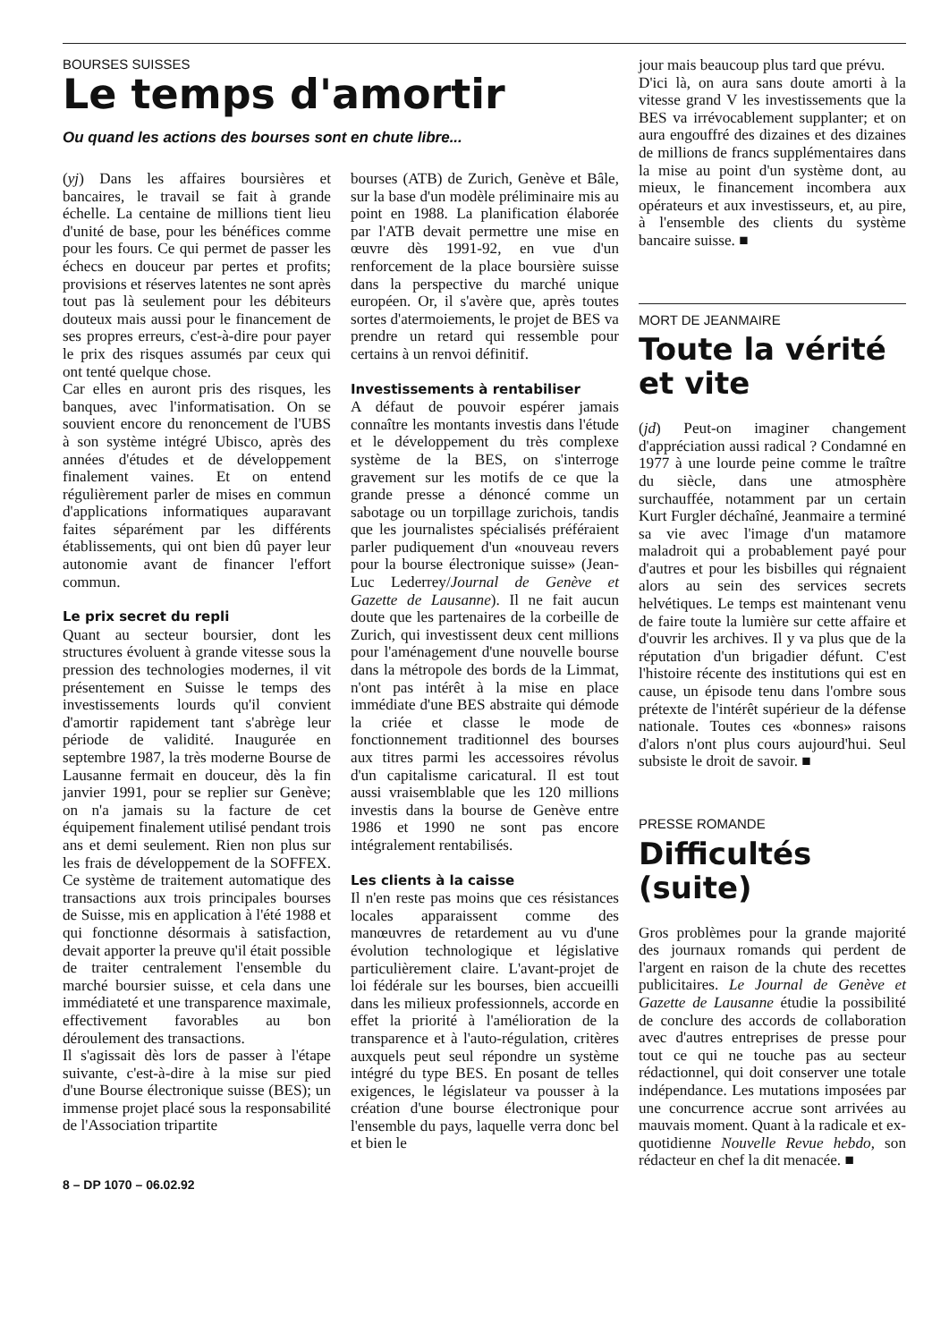BOURSES SUISSES
Le temps d'amortir
Ou quand les actions des bourses sont en chute libre...
(yj) Dans les affaires boursières et bancaires, le travail se fait à grande échelle. La centaine de millions tient lieu d'unité de base, pour les bénéfices comme pour les fours. Ce qui permet de passer les échecs en douceur par pertes et profits; provisions et réserves latentes ne sont après tout pas là seulement pour les débiteurs douteux mais aussi pour le financement de ses propres erreurs, c'est-à-dire pour payer le prix des risques assumés par ceux qui ont tenté quelque chose.
Car elles en auront pris des risques, les banques, avec l'informatisation. On se souvient encore du renoncement de l'UBS à son système intégré Ubisco, après des années d'études et de développement finalement vaines. Et on entend régulièrement parler de mises en commun d'applications informatiques auparavant faites séparément par les différents établissements, qui ont bien dû payer leur autonomie avant de financer l'effort commun.
Le prix secret du repli
Quant au secteur boursier, dont les structures évoluent à grande vitesse sous la pression des technologies modernes, il vit présentement en Suisse le temps des investissements lourds qu'il convient d'amortir rapidement tant s'abrège leur période de validité. Inaugurée en septembre 1987, la très moderne Bourse de Lausanne fermait en douceur, dès la fin janvier 1991, pour se replier sur Genève; on n'a jamais su la facture de cet équipement finalement utilisé pendant trois ans et demi seulement. Rien non plus sur les frais de développement de la SOFFEX. Ce système de traitement automatique des transactions aux trois principales bourses de Suisse, mis en application à l'été 1988 et qui fonctionne désormais à satisfaction, devait apporter la preuve qu'il était possible de traiter centralement l'ensemble du marché boursier suisse, et cela dans une immédiateté et une transparence maximale, effectivement favorables au bon déroulement des transactions.
Il s'agissait dès lors de passer à l'étape suivante, c'est-à-dire à la mise sur pied d'une Bourse électronique suisse (BES); un immense projet placé sous la responsabilité de l'Association tripartite
bourses (ATB) de Zurich, Genève et Bâle, sur la base d'un modèle préliminaire mis au point en 1988. La planification élaborée par l'ATB devait permettre une mise en œuvre dès 1991-92, en vue d'un renforcement de la place boursière suisse dans la perspective du marché unique européen. Or, il s'avère que, après toutes sortes d'atermoiements, le projet de BES va prendre un retard qui ressemble pour certains à un renvoi définitif.
Investissements à rentabiliser
A défaut de pouvoir espérer jamais connaître les montants investis dans l'étude et le développement du très complexe système de la BES, on s'interroge gravement sur les motifs de ce que la grande presse a dénoncé comme un sabotage ou un torpillage zurichois, tandis que les journalistes spécialisés préféraient parler pudiquement d'un «nouveau revers pour la bourse électronique suisse» (Jean-Luc Lederrey/Journal de Genève et Gazette de Lausanne). Il ne fait aucun doute que les partenaires de la corbeille de Zurich, qui investissent deux cent millions pour l'aménagement d'une nouvelle bourse dans la métropole des bords de la Limmat, n'ont pas intérêt à la mise en place immédiate d'une BES abstraite qui démode la criée et classe le mode de fonctionnement traditionnel des bourses aux titres parmi les accessoires révolus d'un capitalisme caricatural. Il est tout aussi vraisemblable que les 120 millions investis dans la bourse de Genève entre 1986 et 1990 ne sont pas encore intégralement rentabilisés.
Les clients à la caisse
Il n'en reste pas moins que ces résistances locales apparaissent comme des manœuvres de retardement au vu d'une évolution technologique et législative particulièrement claire. L'avant-projet de loi fédérale sur les bourses, bien accueilli dans les milieux professionnels, accorde en effet la priorité à l'amélioration de la transparence et à l'auto-régulation, critères auxquels peut seul répondre un système intégré du type BES. En posant de telles exigences, le législateur va pousser à la création d'une bourse électronique pour l'ensemble du pays, laquelle verra donc bel et bien le
8 – DP 1070 – 06.02.92
jour mais beaucoup plus tard que prévu.
D'ici là, on aura sans doute amorti à la vitesse grand V les investissements que la BES va irrévocablement supplanter; et on aura engouffré des dizaines et des dizaines de millions de francs supplémentaires dans la mise au point d'un système dont, au mieux, le financement incombera aux opérateurs et aux investisseurs, et, au pire, à l'ensemble des clients du système bancaire suisse. ■
MORT DE JEANMAIRE
Toute la vérité
et vite
(jd) Peut-on imaginer changement d'appréciation aussi radical ? Condamné en 1977 à une lourde peine comme le traître du siècle, dans une atmosphère surchauffée, notamment par un certain Kurt Furgler déchaîné, Jeanmaire a terminé sa vie avec l'image d'un matamore maladroit qui a probablement payé pour d'autres et pour les bisbilles qui régnaient alors au sein des services secrets helvétiques. Le temps est maintenant venu de faire toute la lumière sur cette affaire et d'ouvrir les archives. Il y va plus que de la réputation d'un brigadier défunt. C'est l'histoire récente des institutions qui est en cause, un épisode tenu dans l'ombre sous prétexte de l'intérêt supérieur de la défense nationale. Toutes ces «bonnes» raisons d'alors n'ont plus cours aujourd'hui. Seul subsiste le droit de savoir. ■
PRESSE ROMANDE
Difficultés (suite)
Gros problèmes pour la grande majorité des journaux romands qui perdent de l'argent en raison de la chute des recettes publicitaires. Le Journal de Genève et Gazette de Lausanne étudie la possibilité de conclure des accords de collaboration avec d'autres entreprises de presse pour tout ce qui ne touche pas au secteur rédactionnel, qui doit conserver une totale indépendance. Les mutations imposées par une concurrence accrue sont arrivées au mauvais moment. Quant à la radicale et ex-quotidienne Nouvelle Revue hebdo, son rédacteur en chef la dit menacée. ■